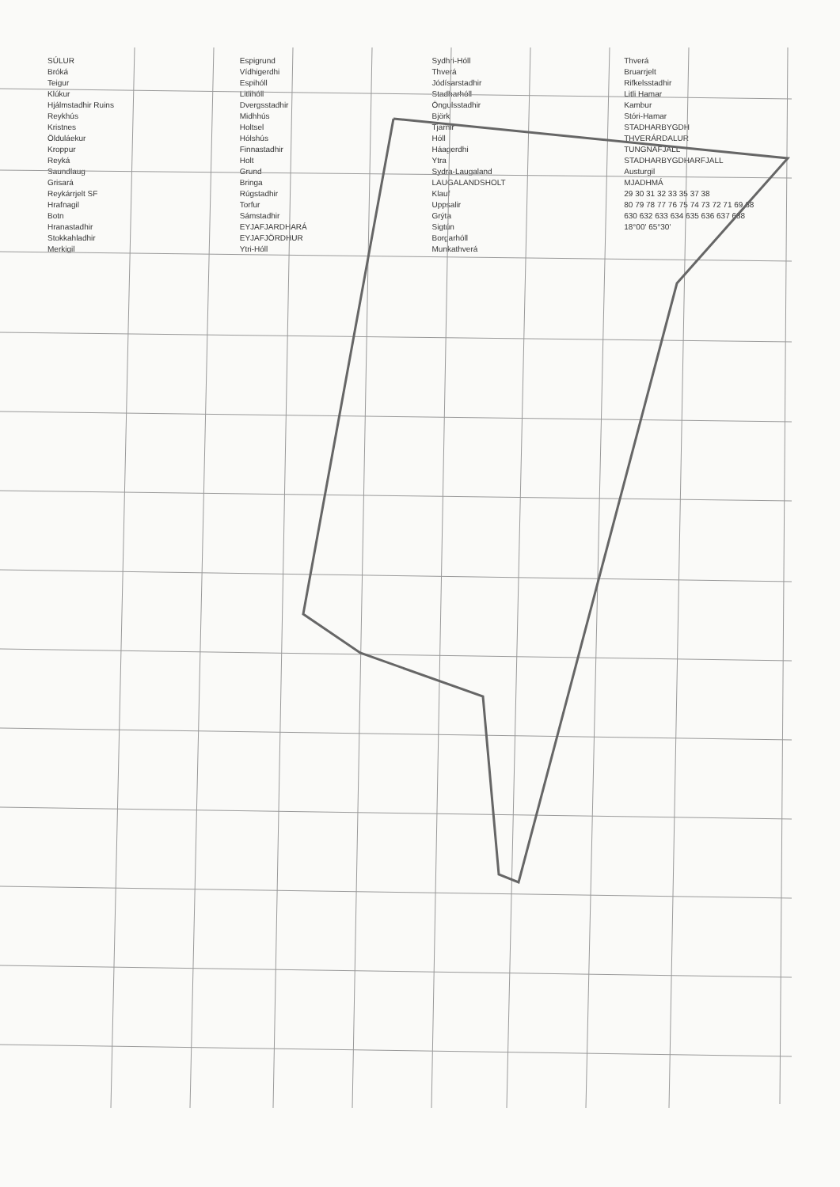SÚLUR
Bróká
Teigur
Klúkur
Hjálmstadhir Ruins
Reykhús
Kristnes
Ölduláekur
Kroppur
Reyká
Saundlaug
Grisará
Reykárrjelt SF
Hrafnagil
Botn
Hranastadhir
Stokkahladhir
Merkigil
Espigrund
Vídhigerdhi
Espihóll
Litlihóll
Dvergsstadhir
Midhhús
Holtsel
Hólshús
Finnastadhir
Holt
Grund
Bringa
Rúgstadhir
Torfur
Sámstadhir
EYJAFJARDHARÁ
EYJAFJÖRDHUR
Ytri-Hóll
Sydhri-Hóll
Thverá
Jódísarstadhir
Stadharhóll
Öngulsstadhir
Björk
Tjarnir
Hóll
Háagerdhi
Ytra
Sydra-Laugaland
LAUGALANDSHOLT
Klauf
Uppsalir
Grýta
Sigtún
Borgarhóll
Munkathverá
Thverá
Bruarrjelt
Rifkelsstadhir
Litli Hamar
Kambur
Stóri-Hamar
STADHARBYGDH
THVERÁRDALUR
TUNGNAFJALL
STADHARBYGDHARFJALL
Austurgil
MJADHMÁ
29 30 31 32 33 35 37 38
80 79 78 77 76 75 74 73 72 71 69 68
630 632 633 634 635 636 637 638
18°00' 65°30'